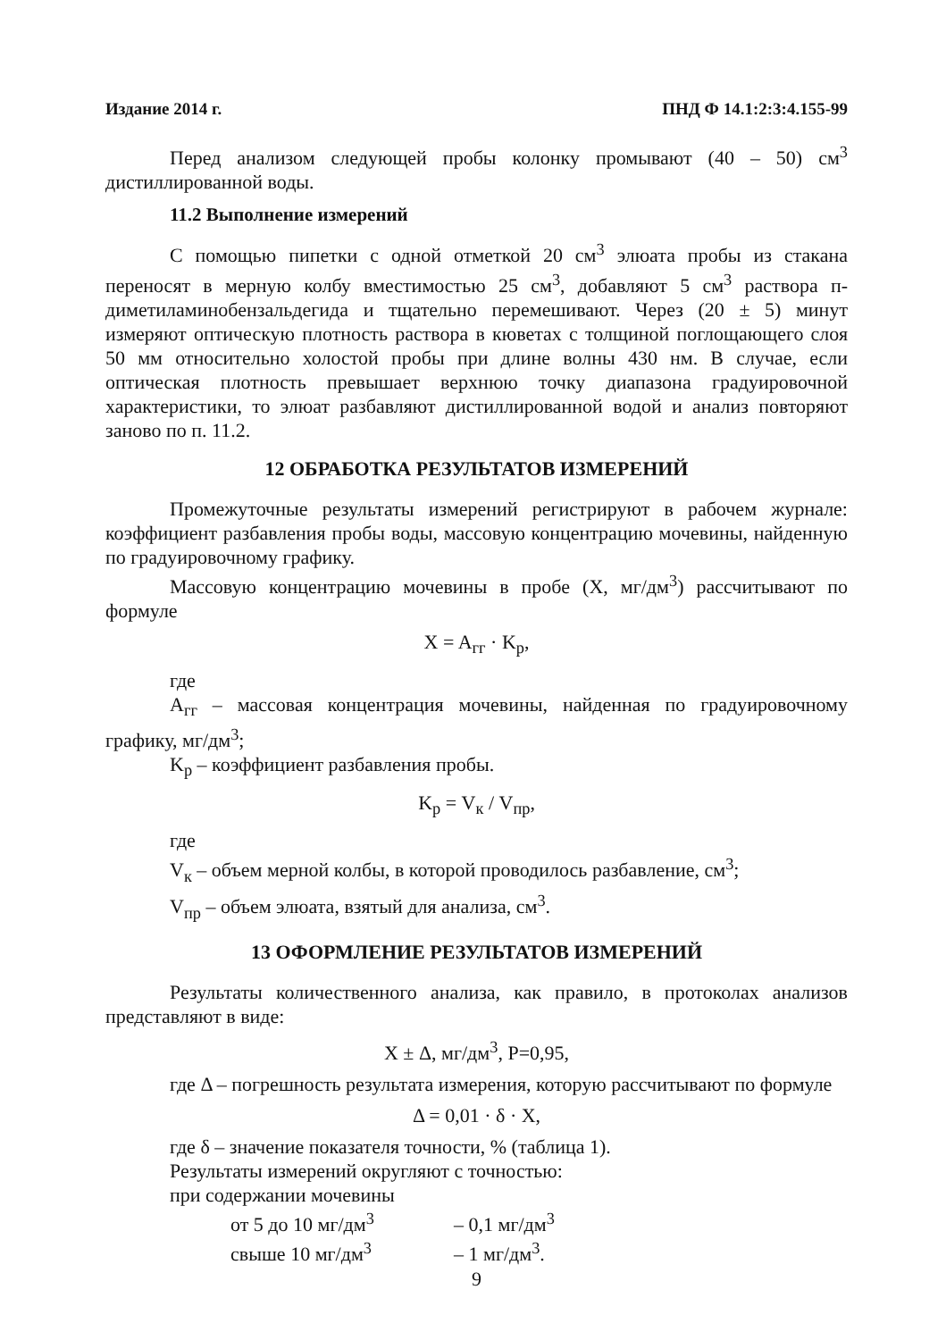Издание 2014 г. ПНД Ф 14.1:2:3:4.155-99
Перед анализом следующей пробы колонку промывают (40 – 50) см<sup>3</sup> дистиллированной воды.
11.2 Выполнение измерений
С помощью пипетки с одной отметкой 20 см<sup>3</sup> элюата пробы из стакана переносят в мерную колбу вместимостью 25 см<sup>3</sup>, добавляют 5 см<sup>3</sup> раствора п-диметиламинобензальдегида и тщательно перемешивают. Через (20 ± 5) минут измеряют оптическую плотность раствора в кюветах с толщиной поглощающего слоя 50 мм относительно холостой пробы при длине волны 430 нм. В случае, если оптическая плотность превышает верхнюю точку диапазона градуировочной характеристики, то элюат разбавляют дистиллированной водой и анализ повторяют заново по п. 11.2.
12 ОБРАБОТКА РЕЗУЛЬТАТОВ ИЗМЕРЕНИЙ
Промежуточные результаты измерений регистрируют в рабочем журнале: коэффициент разбавления пробы воды, массовую концентрацию мочевины, найденную по градуировочному графику.
Массовую концентрацию мочевины в пробе (X, мг/дм<sup>3</sup>) рассчитывают по формуле
X = A<sub>гг</sub> · K<sub>р</sub>,
где
A<sub>гг</sub> – массовая концентрация мочевины, найденная по градуировочному графику, мг/дм<sup>3</sup>;
K<sub>р</sub> – коэффициент разбавления пробы.
K<sub>р</sub> = V<sub>к</sub> / V<sub>пр</sub>,
где
V<sub>к</sub> – объем мерной колбы, в которой проводилось разбавление, см<sup>3</sup>;
V<sub>пр</sub> – объем элюата, взятый для анализа, см<sup>3</sup>.
13 ОФОРМЛЕНИЕ РЕЗУЛЬТАТОВ ИЗМЕРЕНИЙ
Результаты количественного анализа, как правило, в протоколах анализов представляют в виде:
X ± Δ, мг/дм<sup>3</sup>, P=0,95,
где Δ – погрешность результата измерения, которую рассчитывают по формуле
Δ = 0,01 · δ · X,
где δ – значение показателя точности, % (таблица 1).
Результаты измерений округляют с точностью:
при содержании мочевины
от 5 до 10 мг/дм<sup>3</sup> – 0,1 мг/дм<sup>3</sup>
свыше 10 мг/дм<sup>3</sup> – 1 мг/дм<sup>3</sup>.
9